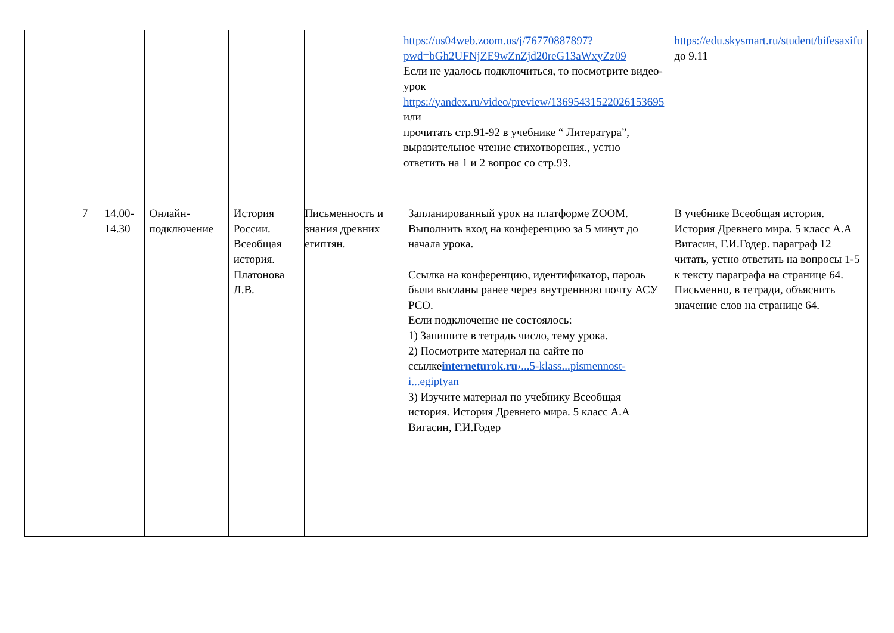| | | | | | | https://us04web.zoom.us/j/76770887897?pwd=bGh2UFNjZE9wZnZjd20reG13aWxyZz09 Если не удалось подключиться, то посмотрите видео-урок https://yandex.ru/video/preview/13695431522026153695 или прочитать стр.91-92 в учебнике “ Литература”, выразительное чтение стихотворения., устно ответить на 1 и 2 вопрос со стр.93. | https://edu.skysmart.ru/student/bifesaxifu до 9.11 |
| | 7 | 14.00-14.30 | Онлайн-подключение | История России. Всеобщая история. Платонова Л.В. | Письменность и знания древних египтян. | Запланированный урок на платформе ZOOM. Выполнить вход на конференцию за 5 минут до начала урока. Ссылка на конференцию, идентификатор, пароль были высланы ранее через внутреннюю почту АСУ РСО. Если подключение не состоялось: 1) Запишите в тетрадь число, тему урока. 2) Посмотрите материал на сайте по ссылке interneturok.ru ›...5-klass...pismennost-i...egiptyan 3) Изучите материал по учебнику Всеобщая история. История Древнего мира. 5 класс А.А Вигасин, Г.И.Годер | В учебнике Всеобщая история. История Древнего мира. 5 класс А.А Вигасин, Г.И.Годер. параграф 12 читать, устно ответить на вопросы 1-5 к тексту параграфа на странице 64. Письменно, в тетради, объяснить значение слов на странице 64. |